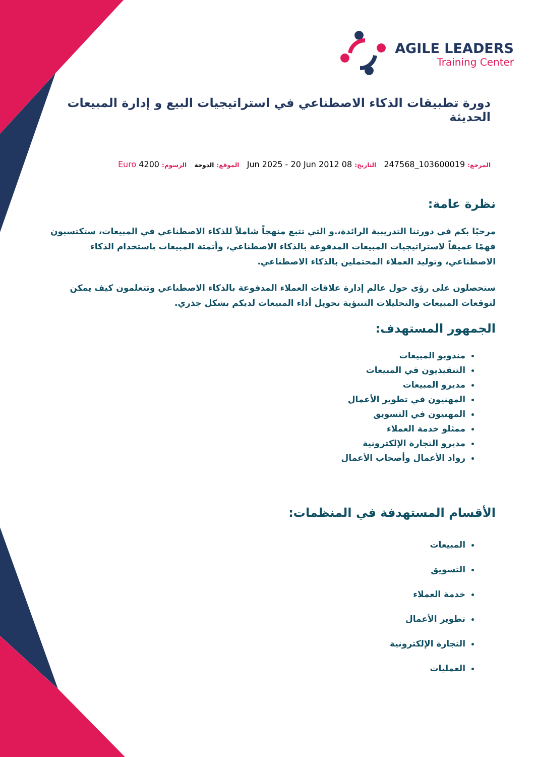AGILE LEADERS
Training Center
دورة تطبيقات الذكاء الاصطناعي في استراتيجيات البيع و إدارة المبيعات الحديثة
المرجع: 103600019_247568 التاريخ: 08 Jun 2025 - 20 Jun 2012 الموقع: الدوحة الرسوم: 4200 Euro
نظرة عامة:
مرحبًا بكم في دورتنا التدريبية الرائدة،.و التي تتبع منهجاً شاملاً للذكاء الاصطناعي في المبيعات، ستكتسبون فهمًا عميقاً لاستراتيجيات المبيعات المدفوعة بالذكاء الاصطناعي، وأتمتة المبيعات باستخدام الذكاء الاصطناعي، وتوليد العملاء المحتملين بالذكاء الاصطناعي.
ستحصلون على رؤى حول عالم إدارة علاقات العملاء المدفوعة بالذكاء الاصطناعي وتتعلمون كيف يمكن لتوقعات المبيعات والتحليلات التنبؤية تحويل أداء المبيعات لديكم بشكل جذري.
الجمهور المستهدف:
مندوبو المبيعات
التنفيذيون في المبيعات
مديرو المبيعات
المهنيون في تطوير الأعمال
المهنيون في التسويق
ممثلو خدمة العملاء
مديرو التجارة الإلكترونية
رواد الأعمال وأصحاب الأعمال
الأقسام المستهدفة في المنظمات:
المبيعات
التسويق
خدمة العملاء
تطوير الأعمال
التجارة الإلكترونية
العمليات